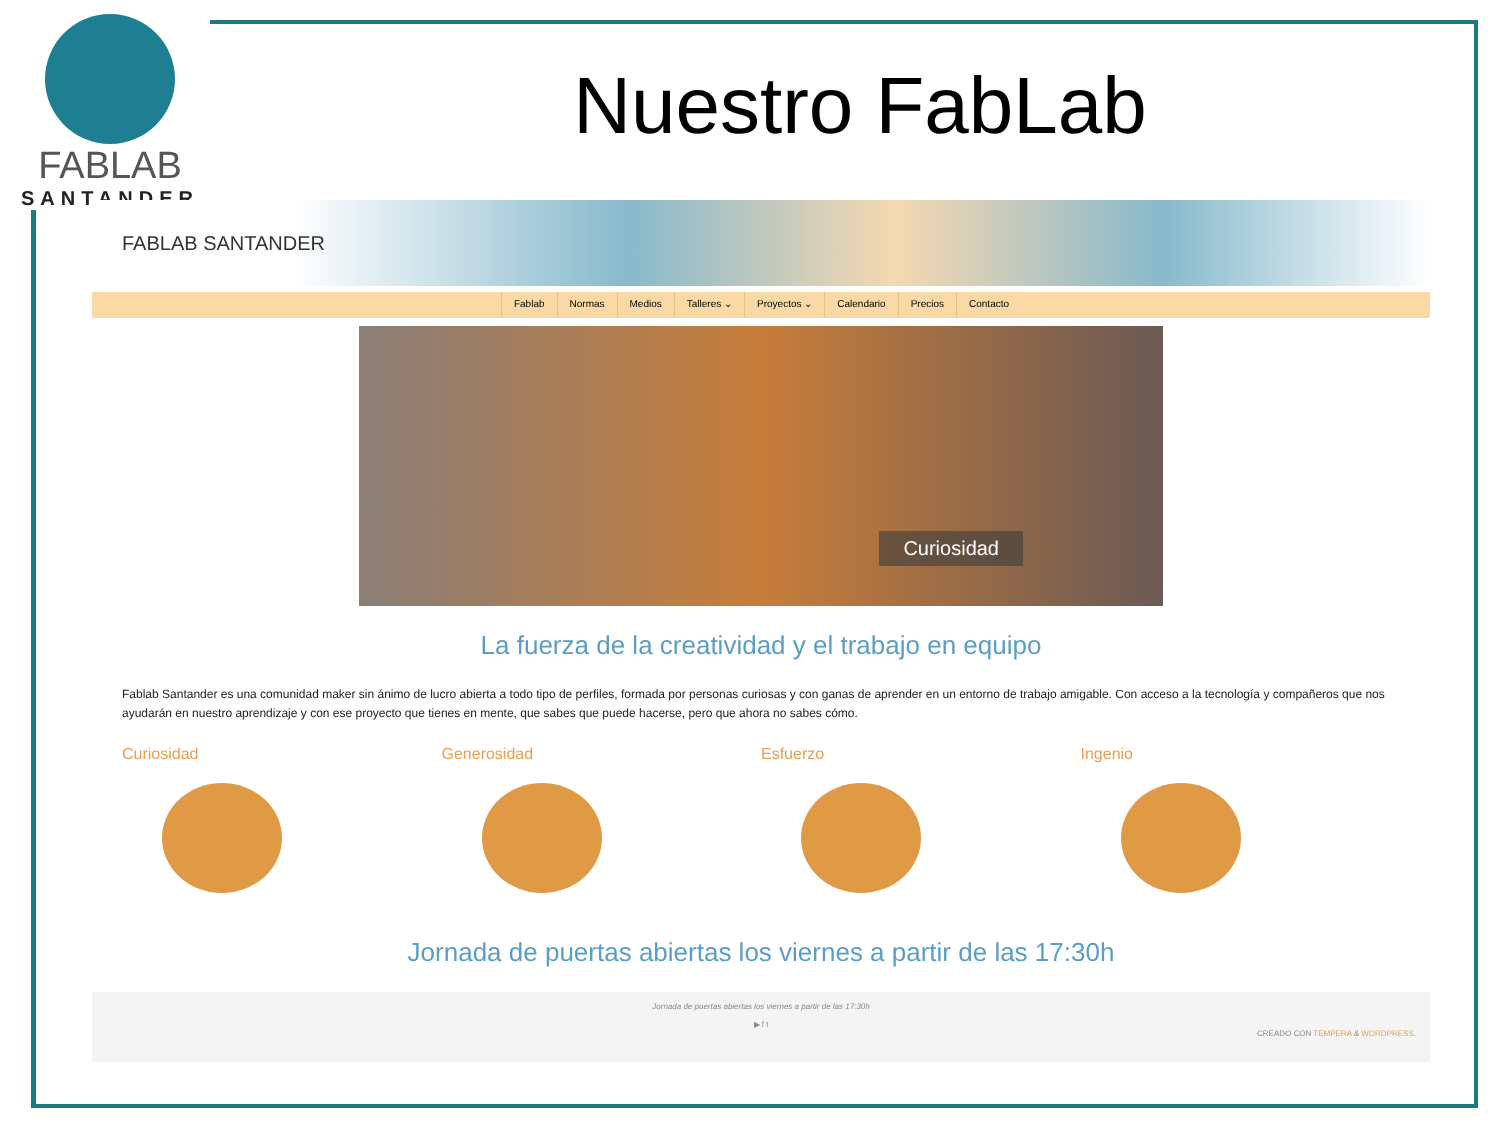FABLAB
SANTANDER
Nuestro FabLab
FABLAB SANTANDER
Fablab Normas Medios Talleres ⌄ Proyectos ⌄ Calendario Precios Contacto
Curiosidad
La fuerza de la creatividad y el trabajo en equipo
Fablab Santander es una comunidad maker sin ánimo de lucro abierta a todo tipo de perfiles, formada por personas curiosas y con ganas de aprender en un entorno de trabajo amigable. Con acceso a la tecnología y compañeros que nos ayudarán en nuestro aprendizaje y con ese proyecto que tienes en mente, que sabes que puede hacerse, pero que ahora no sabes cómo.
Curiosidad Generosidad Esfuerzo Ingenio
Jornada de puertas abiertas los viernes a partir de las 17:30h
Jornada de puertas abiertas los viernes a partir de las 17:30h
▶ f t
CREADO CON TEMPERA & WORDPRESS.